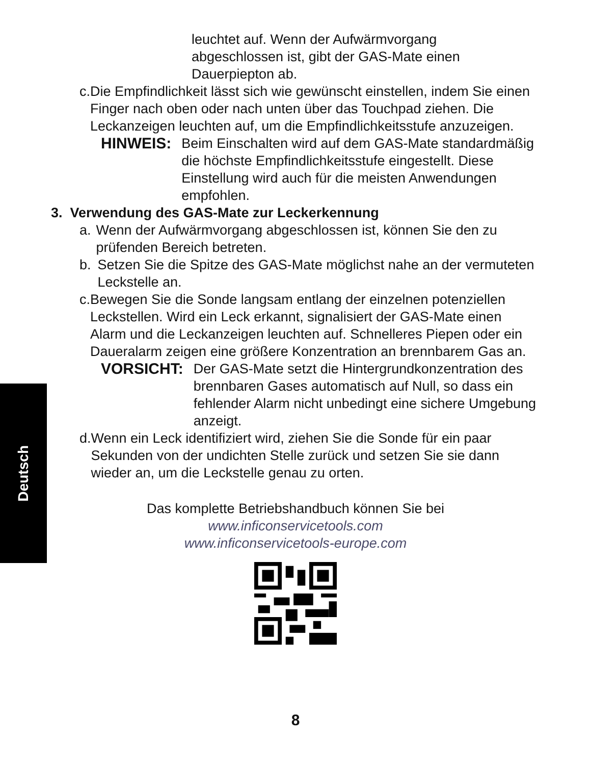Deutsch
leuchtet auf. Wenn der Aufwärmvorgang
abgeschlossen ist, gibt der GAS-Mate einen
Dauerpiepton ab.
c. Die Empfindlichkeit lässt sich wie gewünscht einstellen, indem Sie einen Finger nach oben oder nach unten über das Touchpad ziehen. Die Leckanzeigen leuchten auf, um die Empfindlichkeitsstufe anzuzeigen.
HINWEIS: Beim Einschalten wird auf dem GAS-Mate standardmäßig die höchste Empfindlichkeitsstufe eingestellt. Diese Einstellung wird auch für die meisten Anwendungen empfohlen.
3. Verwendung des GAS-Mate zur Leckerkennung
a. Wenn der Aufwärmvorgang abgeschlossen ist, können Sie den zu prüfenden Bereich betreten.
b. Setzen Sie die Spitze des GAS-Mate möglichst nahe an der vermuteten Leckstelle an.
c. Bewegen Sie die Sonde langsam entlang der einzelnen potenziellen Leckstellen. Wird ein Leck erkannt, signalisiert der GAS-Mate einen Alarm und die Leckanzeigen leuchten auf. Schnelleres Piepen oder ein Daueralarm zeigen eine größere Konzentration an brennbarem Gas an.
VORSICHT: Der GAS-Mate setzt die Hintergrundkonzentration des brennbaren Gases automatisch auf Null, so dass ein fehlender Alarm nicht unbedingt eine sichere Umgebung anzeigt.
d. Wenn ein Leck identifiziert wird, ziehen Sie die Sonde für ein paar Sekunden von der undichten Stelle zurück und setzen Sie sie dann wieder an, um die Leckstelle genau zu orten.
Das komplette Betriebshandbuch können Sie bei
www.inficonservicetools.com
www.inficonservicetools-europe.com
8